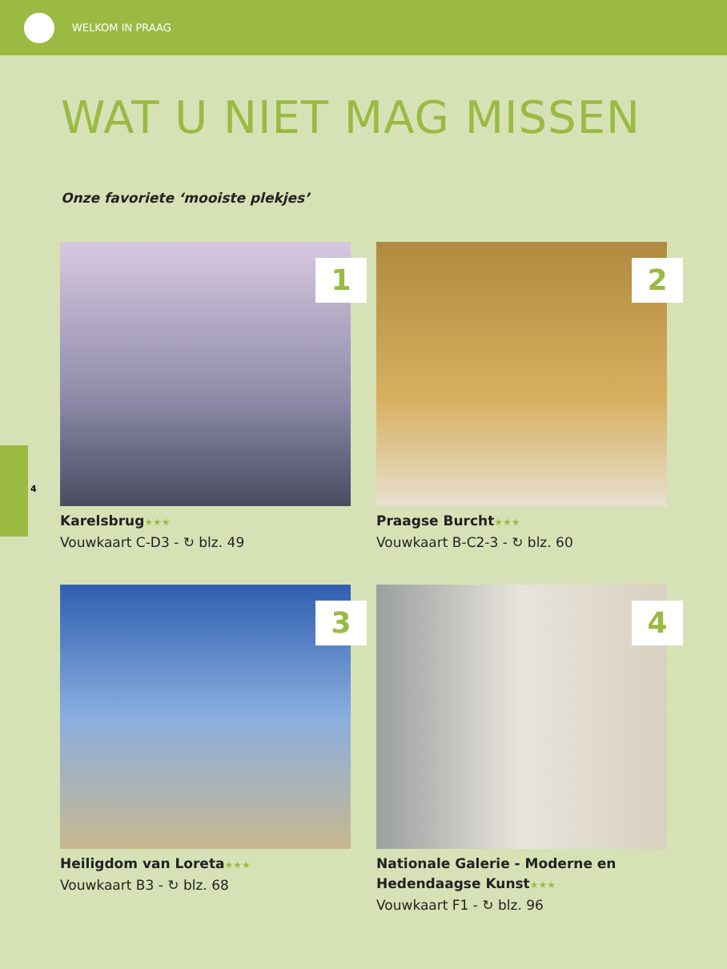WELKOM IN PRAAG
4
WAT U NIET MAG MISSEN
Onze favoriete ‘mooiste plekjes’
1
Karelsbrug★★★
Vouwkaart C-D3 - ↻ blz. 49
2
Praagse Burcht★★★
Vouwkaart B-C2-3 - ↻ blz. 60
3
Heiligdom van Loreta★★★
Vouwkaart B3 - ↻ blz. 68
4
Nationale Galerie - Moderne en Hedendaagse Kunst★★★
Vouwkaart F1 - ↻ blz. 96